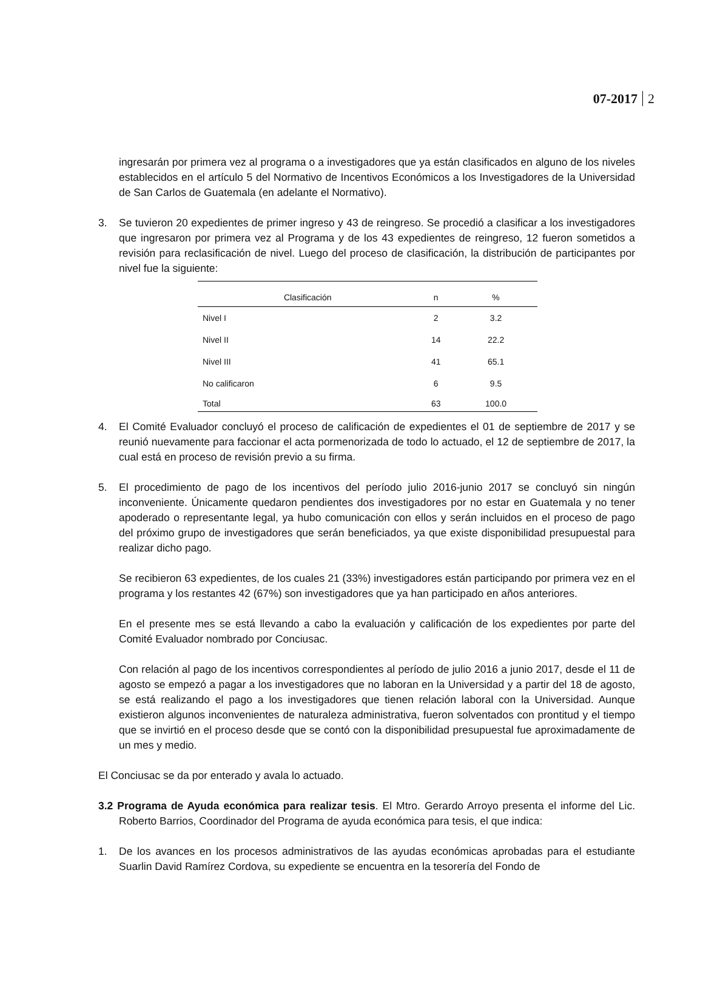07-2017 2
ingresarán por primera vez al programa o a investigadores que ya están clasificados en alguno de los niveles establecidos en el artículo 5 del Normativo de Incentivos Económicos a los Investigadores de la Universidad de San Carlos de Guatemala (en adelante el Normativo).
3. Se tuvieron 20 expedientes de primer ingreso y 43 de reingreso. Se procedió a clasificar a los investigadores que ingresaron por primera vez al Programa y de los 43 expedientes de reingreso, 12 fueron sometidos a revisión para reclasificación de nivel. Luego del proceso de clasificación, la distribución de participantes por nivel fue la siguiente:
| Clasificación | n | % |
| --- | --- | --- |
| Nivel I | 2 | 3.2 |
| Nivel II | 14 | 22.2 |
| Nivel III | 41 | 65.1 |
| No calificaron | 6 | 9.5 |
| Total | 63 | 100.0 |
4. El Comité Evaluador concluyó el proceso de calificación de expedientes el 01 de septiembre de 2017 y se reunió nuevamente para faccionar el acta pormenorizada de todo lo actuado, el 12 de septiembre de 2017, la cual está en proceso de revisión previo a su firma.
5. El procedimiento de pago de los incentivos del período julio 2016-junio 2017 se concluyó sin ningún inconveniente. Únicamente quedaron pendientes dos investigadores por no estar en Guatemala y no tener apoderado o representante legal, ya hubo comunicación con ellos y serán incluidos en el proceso de pago del próximo grupo de investigadores que serán beneficiados, ya que existe disponibilidad presupuestal para realizar dicho pago.
Se recibieron 63 expedientes, de los cuales 21 (33%) investigadores están participando por primera vez en el programa y los restantes 42 (67%) son investigadores que ya han participado en años anteriores.
En el presente mes se está llevando a cabo la evaluación y calificación de los expedientes por parte del Comité Evaluador nombrado por Conciusac.
Con relación al pago de los incentivos correspondientes al período de julio 2016 a junio 2017, desde el 11 de agosto se empezó a pagar a los investigadores que no laboran en la Universidad y a partir del 18 de agosto, se está realizando el pago a los investigadores que tienen relación laboral con la Universidad. Aunque existieron algunos inconvenientes de naturaleza administrativa, fueron solventados con prontitud y el tiempo que se invirtió en el proceso desde que se contó con la disponibilidad presupuestal fue aproximadamente de un mes y medio.
El Conciusac se da por enterado y avala lo actuado.
3.2 Programa de Ayuda económica para realizar tesis. El Mtro. Gerardo Arroyo presenta el informe del Lic. Roberto Barrios, Coordinador del Programa de ayuda económica para tesis, el que indica:
1. De los avances en los procesos administrativos de las ayudas económicas aprobadas para el estudiante Suarlin David Ramírez Cordova, su expediente se encuentra en la tesorería del Fondo de